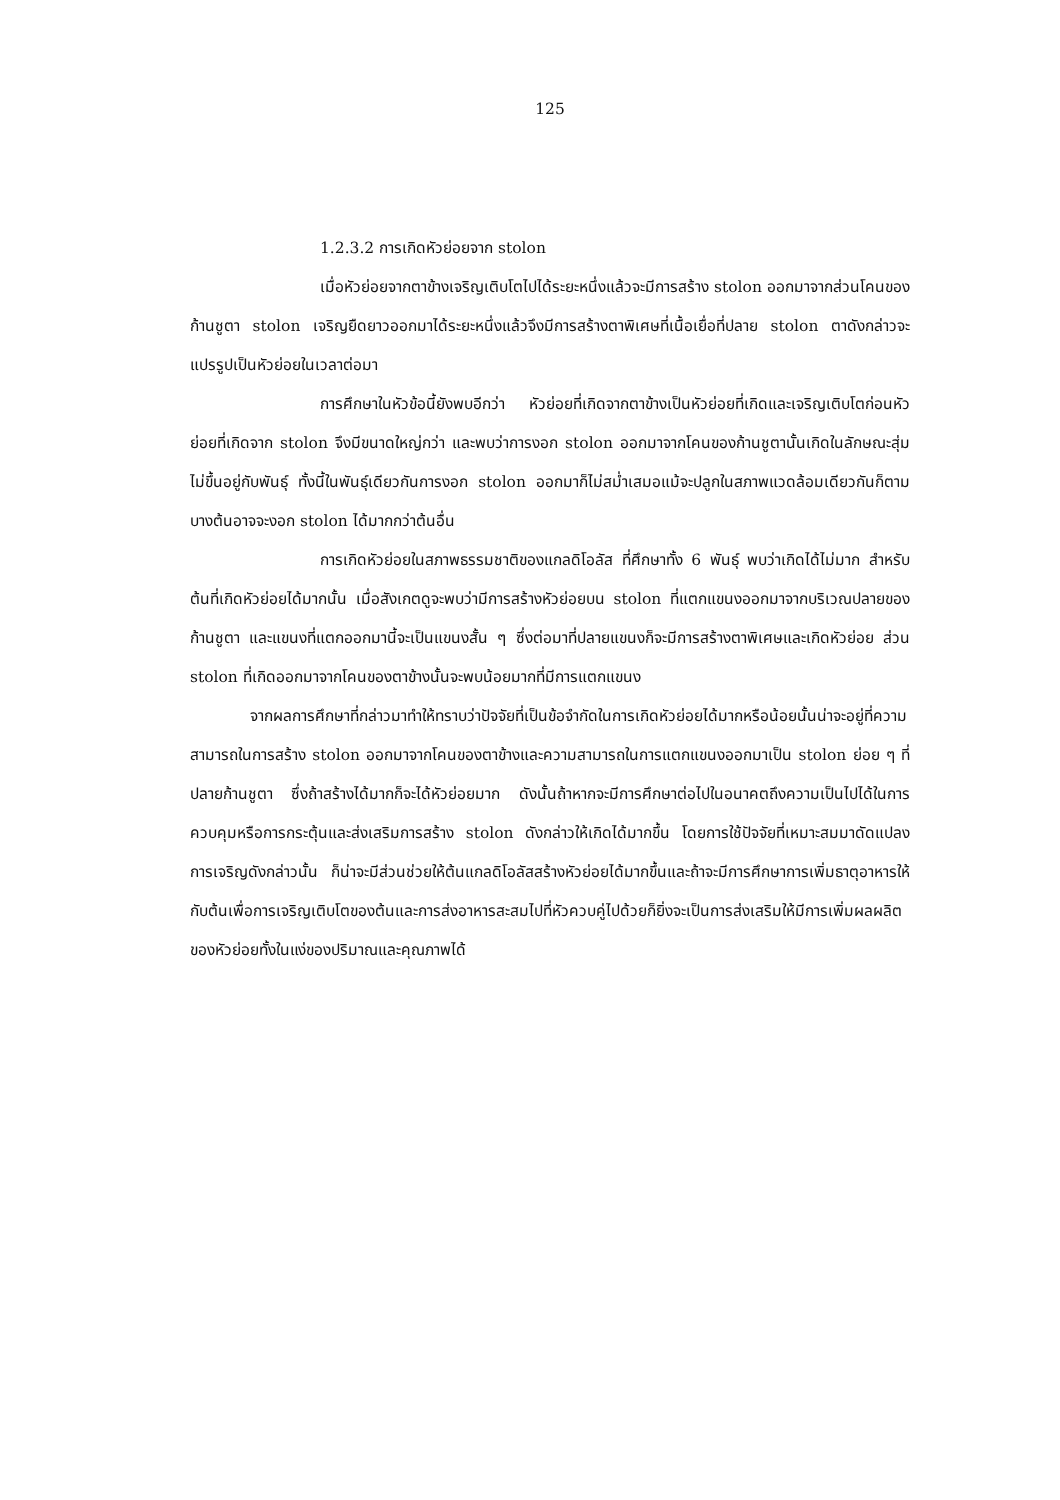125
1.2.3.2 การเกิดหัวย่อยจาก stolon
เมื่อหัวย่อยจากตาข้างเจริญเติบโตไปได้ระยะหนึ่งแล้วจะมีการสร้าง stolon ออกมาจากส่วนโคนของก้านชูตา stolon เจริญยืดยาวออกมาได้ระยะหนึ่งแล้วจึงมีการสร้างตาพิเศษที่เนื้อเยื่อที่ปลาย stolon ตาดังกล่าวจะแปรรูปเป็นหัวย่อยในเวลาต่อมา
การศึกษาในหัวข้อนี้ยังพบอีกว่า หัวย่อยที่เกิดจากตาข้างเป็นหัวย่อยที่เกิดและเจริญเติบโตก่อนหัวย่อยที่เกิดจาก stolon จึงมีขนาดใหญ่กว่า และพบว่าการงอก stolon ออกมาจากโคนของก้านชูตานั้นเกิดในลักษณะสุ่มไม่ขึ้นอยู่กับพันธุ์ ทั้งนี้ในพันธุ์เดียวกันการงอก stolon ออกมาก็ไม่สม่ำเสมอแม้จะปลูกในสภาพแวดล้อมเดียวกันก็ตาม บางต้นอาจจะงอก stolon ได้มากกว่าต้นอื่น
การเกิดหัวย่อยในสภาพธรรมชาติของแกลดิโอลัส ที่ศึกษาทั้ง 6 พันธุ์ พบว่าเกิดได้ไม่มาก สำหรับต้นที่เกิดหัวย่อยได้มากนั้น เมื่อสังเกตดูจะพบว่ามีการสร้างหัวย่อยบน stolon ที่แตกแขนงออกมาจากบริเวณปลายของก้านชูตา และแขนงที่แตกออกมานี้จะเป็นแขนงสั้น ๆ ซึ่งต่อมาที่ปลายแขนงก็จะมีการสร้างตาพิเศษและเกิดหัวย่อย ส่วน stolon ที่เกิดออกมาจากโคนของตาข้างนั้นจะพบน้อยมากที่มีการแตกแขนง
จากผลการศึกษาที่กล่าวมาทำให้ทราบว่าปัจจัยที่เป็นข้อจำกัดในการเกิดหัวย่อยได้มากหรือน้อยนั้นน่าจะอยู่ที่ความสามารถในการสร้าง stolon ออกมาจากโคนของตาข้างและความสามารถในการแตกแขนงออกมาเป็น stolon ย่อย ๆ ที่ปลายก้านชูตา ซึ่งถ้าสร้างได้มากก็จะได้หัวย่อยมาก ดังนั้นถ้าหากจะมีการศึกษาต่อไปในอนาคตถึงความเป็นไปได้ในการควบคุมหรือการกระตุ้นและส่งเสริมการสร้าง stolon ดังกล่าวให้เกิดได้มากขึ้น โดยการใช้ปัจจัยที่เหมาะสมมาดัดแปลงการเจริญดังกล่าวนั้น ก็น่าจะมีส่วนช่วยให้ต้นแกลดิโอลัสสร้างหัวย่อยได้มากขึ้นและถ้าจะมีการศึกษาการเพิ่มธาตุอาหารให้กับต้นเพื่อการเจริญเติบโตของต้นและการส่งอาหารสะสมไปที่หัวควบคู่ไปด้วยก็ยิ่งจะเป็นการส่งเสริมให้มีการเพิ่มผลผลิตของหัวย่อยทั้งในแง่ของปริมาณและคุณภาพได้